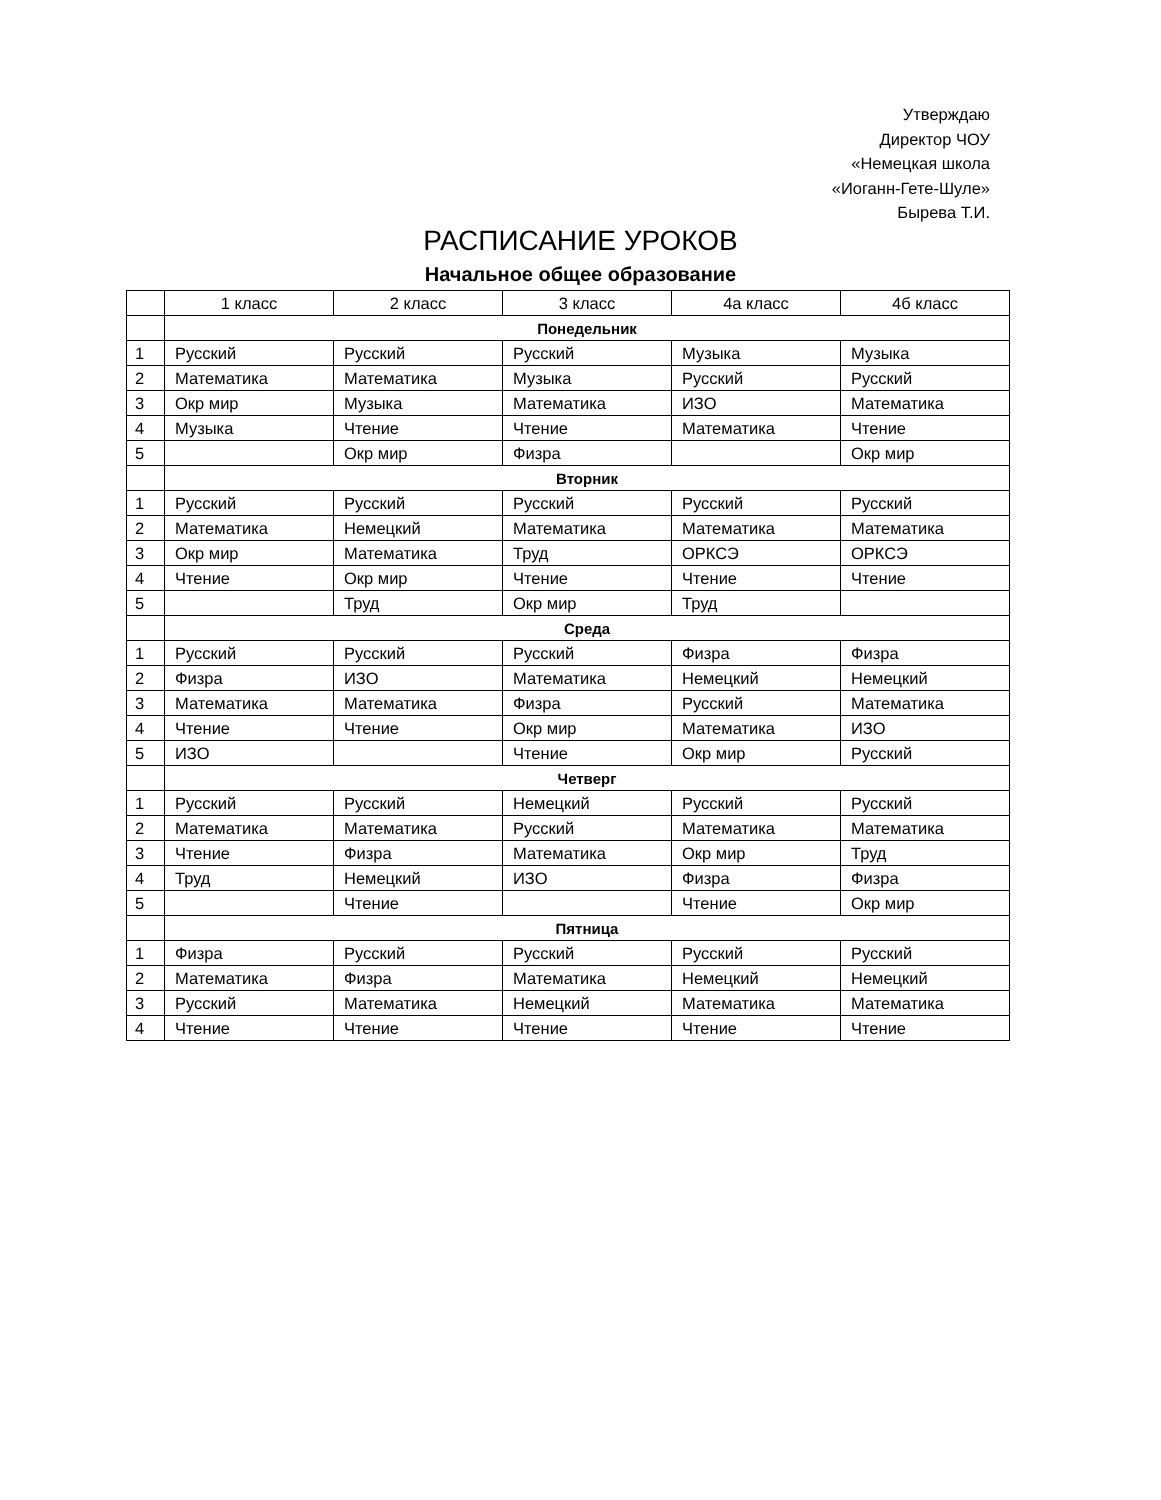Утверждаю
Директор ЧОУ
«Немецкая школа
«Иоганн-Гете-Шуле»
Бырева Т.И.
РАСПИСАНИЕ УРОКОВ
Начальное общее образование
| | 1 класс | 2 класс | 3 класс | 4а класс | 4б класс |
| --- | --- | --- | --- | --- | --- |
| | Понедельник | | | | |
| 1 | Русский | Русский | Русский | Музыка | Музыка |
| 2 | Математика | Математика | Музыка | Русский | Русский |
| 3 | Окр мир | Музыка | Математика | ИЗО | Математика |
| 4 | Музыка | Чтение | Чтение | Математика | Чтение |
| 5 | | Окр мир | Физра | | Окр мир |
| | Вторник | | | | |
| 1 | Русский | Русский | Русский | Русский | Русский |
| 2 | Математика | Немецкий | Математика | Математика | Математика |
| 3 | Окр мир | Математика | Труд | ОРКСЭ | ОРКСЭ |
| 4 | Чтение | Окр мир | Чтение | Чтение | Чтение |
| 5 | | Труд | Окр мир | Труд | |
| | Среда | | | | |
| 1 | Русский | Русский | Русский | Физра | Физра |
| 2 | Физра | ИЗО | Математика | Немецкий | Немецкий |
| 3 | Математика | Математика | Физра | Русский | Математика |
| 4 | Чтение | Чтение | Окр мир | Математика | ИЗО |
| 5 | ИЗО | | Чтение | Окр мир | Русский |
| | Четверг | | | | |
| 1 | Русский | Русский | Немецкий | Русский | Русский |
| 2 | Математика | Математика | Русский | Математика | Математика |
| 3 | Чтение | Физра | Математика | Окр мир | Труд |
| 4 | Труд | Немецкий | ИЗО | Физра | Физра |
| 5 | | Чтение | | Чтение | Окр мир |
| | Пятница | | | | |
| 1 | Физра | Русский | Русский | Русский | Русский |
| 2 | Математика | Физра | Математика | Немецкий | Немецкий |
| 3 | Русский | Математика | Немецкий | Математика | Математика |
| 4 | Чтение | Чтение | Чтение | Чтение | Чтение |